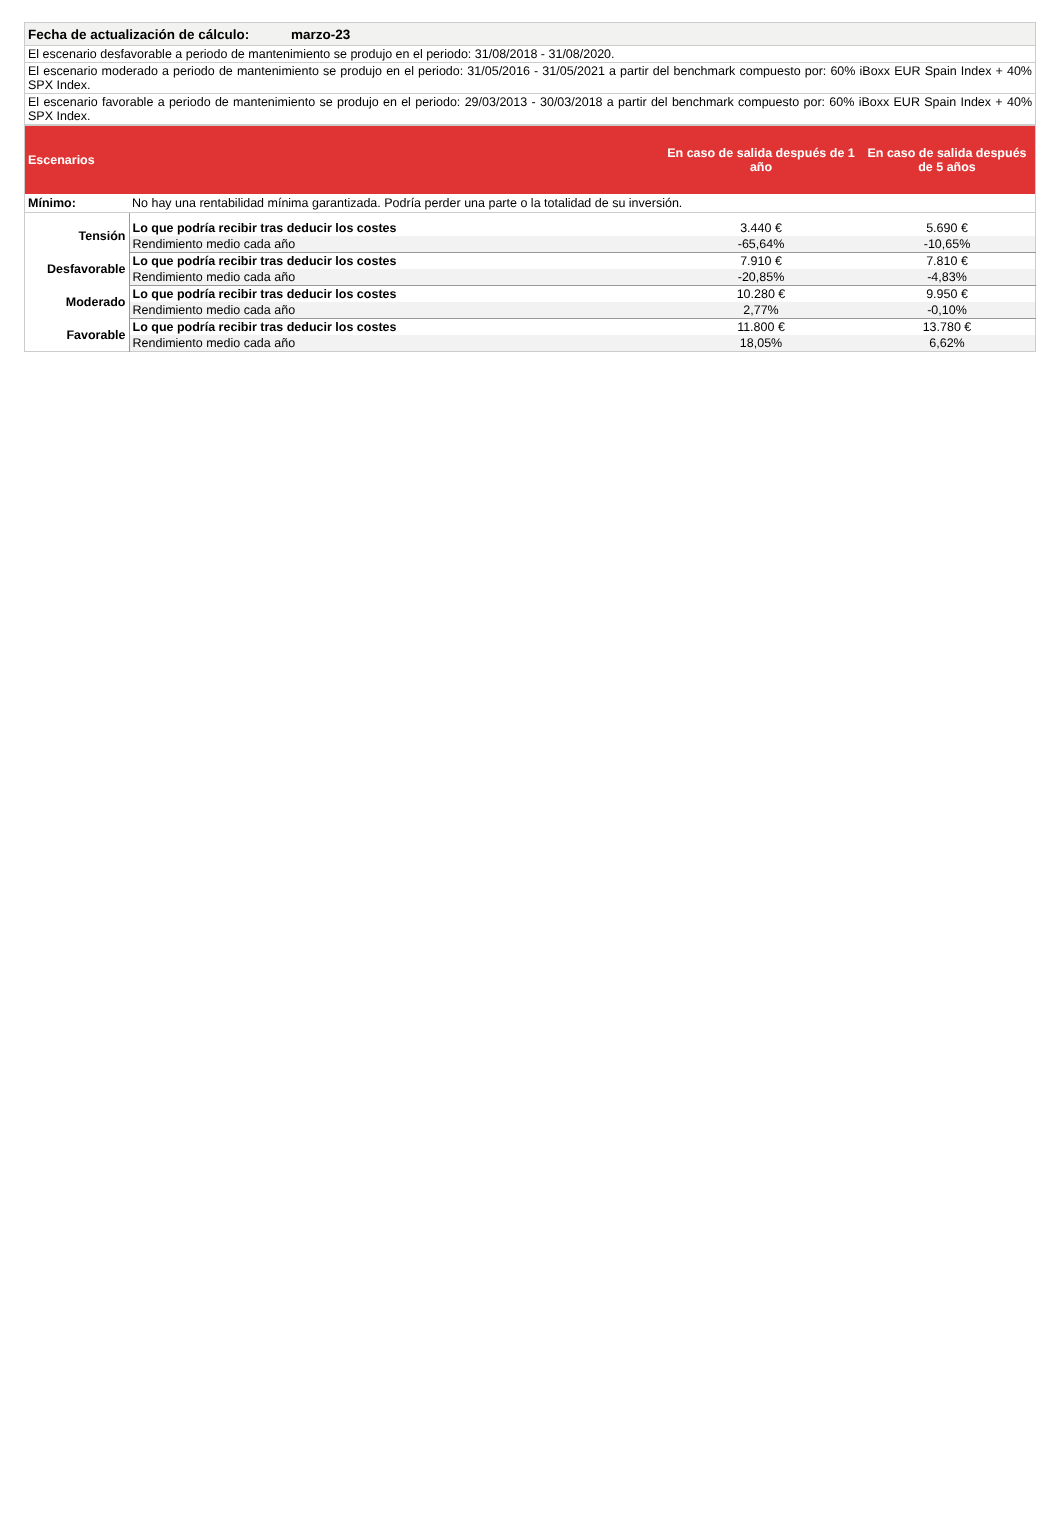| Fecha de actualización de cálculo: marzo-23 |
| El escenario desfavorable a periodo de mantenimiento se produjo en el periodo: 31/08/2018 - 31/08/2020. |
| El escenario moderado a periodo de mantenimiento se produjo en el periodo: 31/05/2016 - 31/05/2021 a partir del benchmark compuesto por: 60% iBoxx EUR Spain Index + 40% SPX Index. |
| El escenario favorable a periodo de mantenimiento se produjo en el periodo: 29/03/2013 - 30/03/2018 a partir del benchmark compuesto por: 60% iBoxx EUR Spain Index + 40% SPX Index. |
| Escenarios | | En caso de salida después de 1 año | En caso de salida después de 5 años |
| --- | --- | --- | --- |
| Mínimo: | No hay una rentabilidad mínima garantizada. Podría perder una parte o la totalidad de su inversión. | | |
| Tensión | Lo que podría recibir tras deducir los costes | 3.440 € | 5.690 € |
| | Rendimiento medio cada año | -65,64% | -10,65% |
| Desfavorable | Lo que podría recibir tras deducir los costes | 7.910 € | 7.810 € |
| | Rendimiento medio cada año | -20,85% | -4,83% |
| Moderado | Lo que podría recibir tras deducir los costes | 10.280 € | 9.950 € |
| | Rendimiento medio cada año | 2,77% | -0,10% |
| Favorable | Lo que podría recibir tras deducir los costes | 11.800 € | 13.780 € |
| | Rendimiento medio cada año | 18,05% | 6,62% |